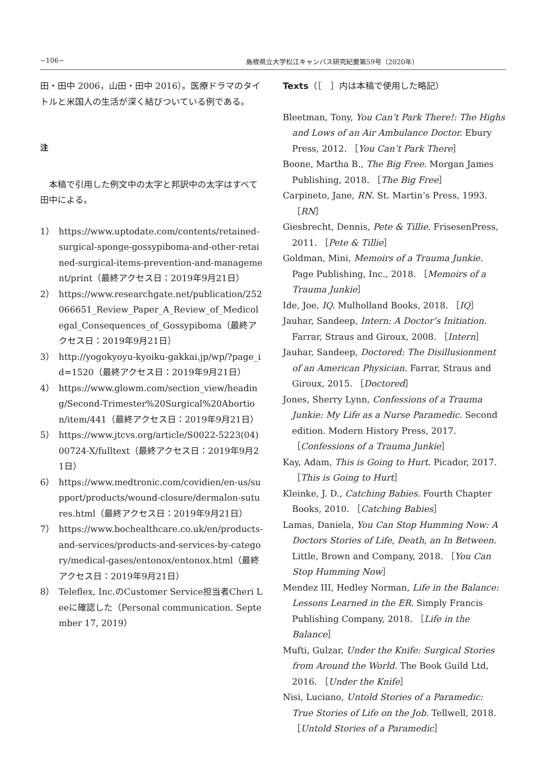−106− 島根県立大学松江キャンパス研究紀要第59号（2020年）
田・田中 2006，山田・田中 2016）。医療ドラマのタイトルと米国人の生活が深く結びついている例である。
注
本稿で引用した例文中の太字と邦訳中の太字はすべて田中による。
1） https://www.uptodate.com/contents/retained-surgical-sponge-gossypiboma-and-other-retained-surgical-items-prevention-and-management/print（最終アクセス日：2019年9月21日）
2） https://www.researchgate.net/publication/252066651_Review_Paper_A_Review_of_Medicolegal_Consequences_of_Gossypiboma（最終アクセス日：2019年9月21日）
3） http://yogokyoyu-kyoiku-gakkai.jp/wp/?page_id=1520（最終アクセス日：2019年9月21日）
4） https://www.glowm.com/section_view/heading/Second-Trimester%20Surgical%20Abortion/item/441（最終アクセス日：2019年9月21日）
5） https://www.jtcvs.org/article/S0022-5223(04)00724-X/fulltext（最終アクセス日：2019年9月21日）
6） https://www.medtronic.com/covidien/en-us/support/products/wound-closure/dermalon-sutures.html（最終アクセス日：2019年9月21日）
7） https://www.bochealthcare.co.uk/en/products-and-services/products-and-services-by-category/medical-gases/entonox/entonox.html（最終アクセス日：2019年9月21日）
8） Teleflex, Inc.のCustomer Service担当者Cheri Leeに確認した（Personal communication. September 17, 2019）
Texts（［　］内は本稿で使用した略記）
Bleetman, Tony, You Can’t Park There!: The Highs and Lows of an Air Ambulance Doctor. Ebury Press, 2012. ［You Can’t Park There］
Boone, Martha B., The Big Free. Morgan James Publishing, 2018. ［The Big Free］
Carpineto, Jane, RN. St. Martin’s Press, 1993. ［RN］
Giesbrecht, Dennis, Pete & Tillie. FrisesenPress, 2011. ［Pete & Tillie］
Goldman, Mini, Memoirs of a Trauma Junkie. Page Publishing, Inc., 2018. ［Memoirs of a Trauma Junkie］
Ide, Joe, IQ. Mulholland Books, 2018. ［IQ］
Jauhar, Sandeep, Intern: A Doctor’s Initiation. Farrar, Straus and Giroux, 2008. ［Intern］
Jauhar, Sandeep, Doctored: The Disillusionment of an American Physician. Farrar, Straus and Giroux, 2015. ［Doctored］
Jones, Sherry Lynn, Confessions of a Trauma Junkie: My Life as a Nurse Paramedic. Second edition. Modern History Press, 2017. ［Confessions of a Trauma Junkie］
Kay, Adam, This is Going to Hurt. Picador, 2017. ［This is Going to Hurt］
Kleinke, J. D., Catching Babies. Fourth Chapter Books, 2010. ［Catching Babies］
Lamas, Daniela, You Can Stop Humming Now: A Doctors Stories of Life, Death, an In Between. Little, Brown and Company, 2018. ［You Can Stop Humming Now］
Mendez III, Hedley Norman, Life in the Balance: Lessons Learned in the ER. Simply Francis Publishing Company, 2018. ［Life in the Balance］
Mufti, Gulzar, Under the Knife: Surgical Stories from Around the World. The Book Guild Ltd, 2016. ［Under the Knife］
Nisi, Luciano, Untold Stories of a Paramedic: True Stories of Life on the Job. Tellwell, 2018. ［Untold Stories of a Paramedic］